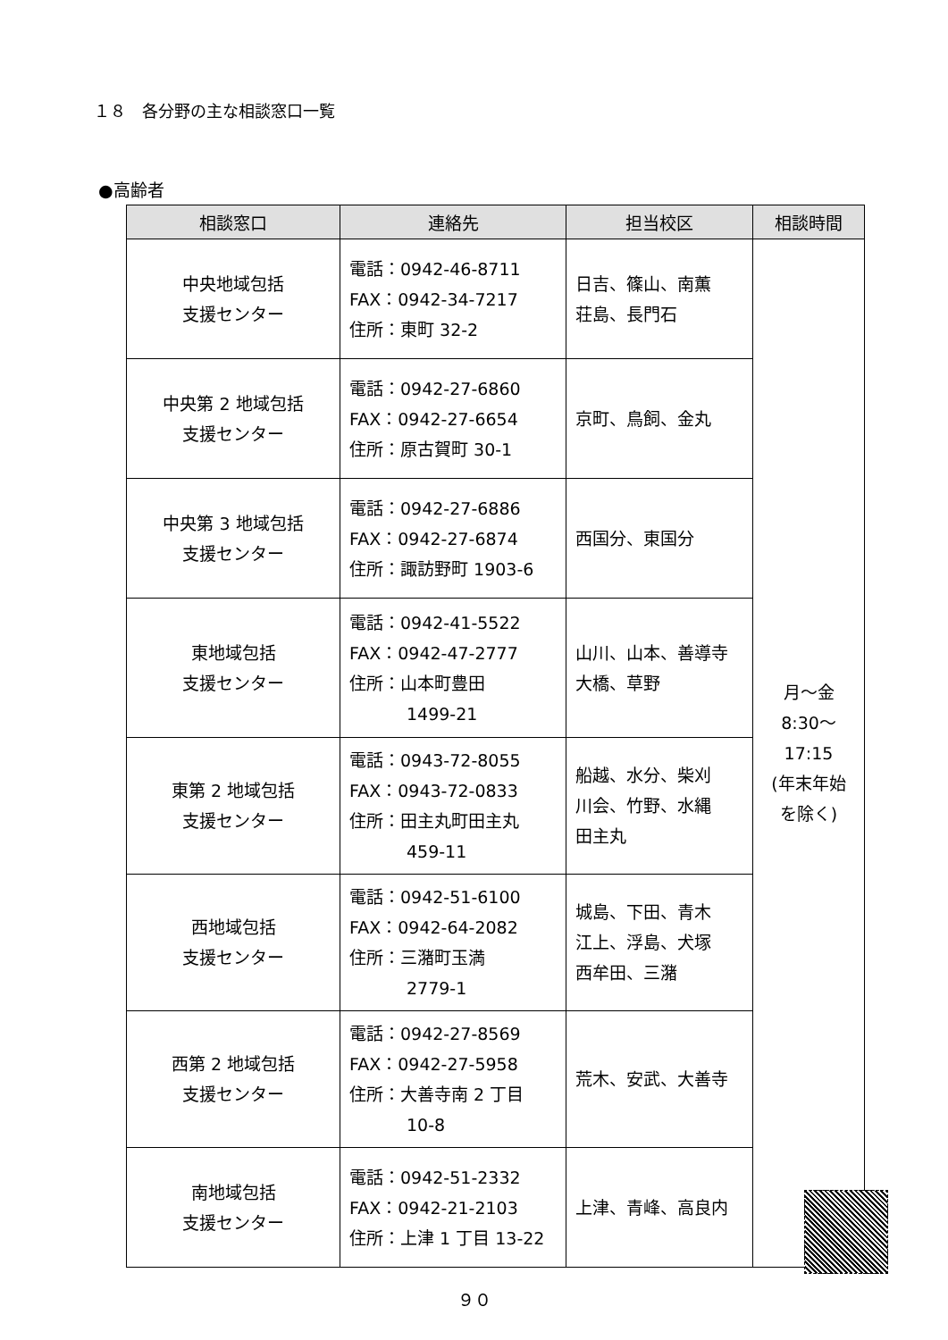１８　各分野の主な相談窓口一覧
●高齢者
| 相談窓口 | 連絡先 | 担当校区 | 相談時間 |
| --- | --- | --- | --- |
| 中央地域包括 支援センター | 電話：0942-46-8711 FAX：0942-34-7217 住所：東町 32-2 | 日吉、篠山、南薫 荘島、長門石 | 月～金 8:30～ 17:15 (年末年始 を除く) |
| 中央第 2 地域包括 支援センター | 電話：0942-27-6860 FAX：0942-27-6654 住所：原古賀町 30-1 | 京町、鳥飼、金丸 | |
| 中央第 3 地域包括 支援センター | 電話：0942-27-6886 FAX：0942-27-6874 住所：諏訪野町 1903-6 | 西国分、東国分 | |
| 東地域包括 支援センター | 電話：0942-41-5522 FAX：0942-47-2777 住所：山本町豊田 1499-21 | 山川、山本、善導寺 大橋、草野 | |
| 東第 2 地域包括 支援センター | 電話：0943-72-8055 FAX：0943-72-0833 住所：田主丸町田主丸 459-11 | 船越、水分、柴刈 川会、竹野、水縄 田主丸 | |
| 西地域包括 支援センター | 電話：0942-51-6100 FAX：0942-64-2082 住所：三潴町玉満 2779-1 | 城島、下田、青木 江上、浮島、犬塚 西牟田、三潴 | |
| 西第 2 地域包括 支援センター | 電話：0942-27-8569 FAX：0942-27-5958 住所：大善寺南 2 丁目 10-8 | 荒木、安武、大善寺 | |
| 南地域包括 支援センター | 電話：0942-51-2332 FAX：0942-21-2103 住所：上津 1 丁目 13-22 | 上津、青峰、高良内 | |
９０